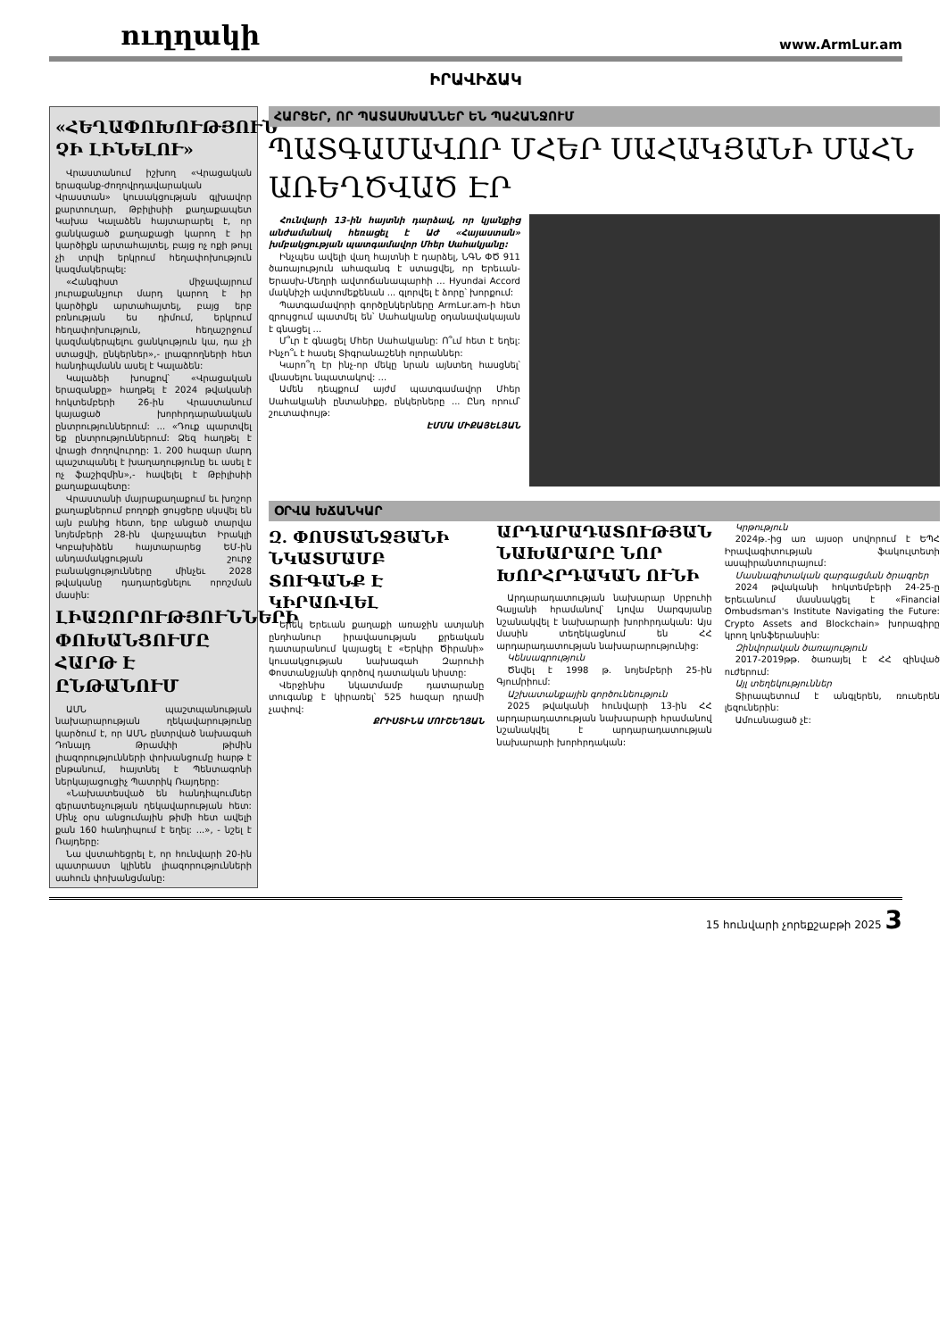ուղղակի
www.ArmLur.am
ԻՐԱՎԻՃԱԿ
«ՀԵՂԱՓՈԽՈՒԹՅՈՒՆ ՉԻ ԼԻՆԵԼՈՒ»
Վրաստանում իշխող «Վրացական երազանք-ժողովրդավարական Վրաստան» կուսակցության գլխավոր քարտուղար, Թբիլիսիի քաղաքապետ Կախա Կալաձեն հայտարարել է, որ ցանկացած քաղաքացի կարող է իր կարծիքն արտահայտել, բայց ոչ ոքի թույլ չի տրվի երկրում հեղափոխություն կազմակերպել:
«Հանգիստ միջավայրում յուրաքանչյուր մարդ կարող է իր կարծիքն արտահայտել, բայց երբ բռնության ես դիմում, երկրում հեղափոխություն, հեղաշրջում կազմակերպելու ցանկություն կա, դա չի ստացվի, ընկերներ»,- լրագրողների հետ հանդիպմանն ասել է Կալաձեն:
Կալաձեի խոսքով՝ «Վրացական երազանքը» հաղթել է 2024 թվականի հոկտեմբերի 26-ին Վրաստանում կայացած խորհրդարանական ընտրություններում: ... «Դուք պարտվել եք ընտրություններում: Ձեզ հաղթել է վրացի ժողովուրդը: 1. 200 հազար մարդ պաշտպանել է խաղաղությունը եւ ասել է ոչ ֆաշիզմին»,- հավելել է Թբիլիսիի քաղաքապետը:
Վրաստանի մայրաքաղաքում եւ խոշոր քաղաքներում բողոքի ցույցերը սկսվել են այն բանից հետո, երբ անցած տարվա նոյեմբերի 28-ին վարչապետ Իրակլի Կոբախիձեն հայտարարեց ԵՄ-ին անդամակցության շուրջ բանակցությունները մինչեւ 2028 թվականը դադարեցնելու որոշման մասին:
ԼԻԱԶՈՐՈՒԹՅՈՒՆՆԵՐԻ ՓՈԽԱՆՑՈՒՄԸ ՀԱՐԹ Է ԸՆԹԱՆՈՒՄ
ԱՄՆ պաշտպանության նախարարության ղեկավարությունը կարծում է, որ ԱՄՆ ընտրված նախագահ Դոնալդ Թրամփի թիմին լիազորությունների փոխանցումը հարթ է ընթանում, հայտնել է Պենտագոնի ներկայացուցիչ Պատրիկ Ռայդերը:
«Նախատեսված են հանդիպումներ գերատեսչության ղեկավարության հետ: Մինչ օրս անցումային թիմի հետ ավելի քան 160 հանդիպում է եղել: ...», - նշել է Ռայդերը:
Նա վստահեցրել է, որ հունվարի 20-ին պատրաստ կլինեն լիազորությունների սահուն փոխանցմանը:
ՀԱՐՑԵՐ, ՈՐ ՊԱՏԱՍԽԱՆՆԵՐ ԵՆ ՊԱՀԱՆՋՈՒՄ
ՊԱՏԳԱՄԱՎՈՐ ՄՀԵՐ ՍԱՀԱԿՅԱՆԻ ՄԱՀՆ ԱՌԵՂԾՎԱԾ ԷՐ
Հունվարի 13-ին հայտնի դարձավ, որ կյանքից անժամանակ հեռացել է ԱԺ «Հայաստան» խմբակցության պատգամավոր Մհեր Սահակյանը:
Ինչպես ավելի վաղ հայտնի է դարձել, ՆԳՆ ՓԾ 911 ծառայություն ահազանգ է ստացվել, որ Երեւան-Երասխ-Մեղրի ավտոճանապարհի ... Hyundai Accord մակնիշի ավտոմեքենան ... գլորվել է ձորը՝ խորքում:
Պատգամավորի գործընկերները ArmLur.am-ի հետ զրույցում պատմել են՝ Սահակյանը օդանավակայան է գնացել ...
Մ՞ւր է գնացել Մհեր Սահակյանը: Ո՞ւմ հետ է եղել: Ինչո՞ւ է հասել Տիգրանաշենի ոլորաններ:
Կարո՞ղ էր ինչ-որ մեկը նրան այնտեղ հասցնել՝ վնասելու նպատակով: ...
Ամեն դեպքում այժմ պատգամավոր Մհեր Սահակյանի ընտանիքը, ընկերները ... Ընդ որում՝ շուտափույթ:
ԷՄՄԱ ՄԻՔԱՅԵԼՅԱՆ
ՕՐՎԱ ԽՃԱՆԿԱՐ
Զ. ՓՈՍՏԱՆՋՅԱՆԻ ՆԿԱՏՄԱՄԲ ՏՈՒԳԱՆՔ Է ԿԻՐԱՌՎԵԼ
Երեկ Երեւան քաղաքի առաջին ատյանի ընդհանուր իրավասության քրեական դատարանում կայացել է «Երկիր Ծիրանի» կուսակցության նախագահ Զարուհի Փոստանջյանի գործով դատական նիստը:
Վերջինիս նկատմամբ դատարանը տուգանք է կիրառել՝ 525 հազար դրամի չափով:
ՔՐԻՍՏԻՆԱ ՄՈՒՇԵՂՅԱՆ
ԱՐԴԱՐԱԴԱՏՈՒԹՅԱՆ ՆԱԽԱՐԱՐԸ ՆՈՐ ԽՈՐՀՐԴԱԿԱՆ ՈՒՆԻ
Արդարադատության նախարար Սրբուհի Գալյանի հրամանով՝ Լյովա Սարգսյանը նշանակվել է նախարարի խորհրդական: Այս մասին տեղեկացնում են ՀՀ արդարադատության նախարարությունից:
Կենսագրություն
Ծնվել է 1998 թ. նոյեմբերի 25-ին Գյումրիում:
Աշխատանքային գործունեություն
2025 թվականի հունվարի 13-ին ՀՀ արդարադատության նախարարի հրամանով նշանակվել է արդարադատության նախարարի խորհրդական:
Կրթություն
2024թ.-ից առ այսօր սովորում է ԵՊՀ Իրավագիտության ֆակուլտետի ասպիրանտուրայում:
Մասնագիտական զարգացման ծրագրեր
2024 թվականի հոկտեմբերի 24-25-ը Երեւանում մասնակցել է «Financial Ombudsman's Institute Navigating the Future: Crypto Assets and Blockchain» խորագիրը կրող կոնֆերանսին:
Զինվորական ծառայություն
2017-2019թթ. ծառայել է ՀՀ զինված ուժերում:
Այլ տեղեկություններ
Տիրապետում է անգլերեն, ռուսերեն լեզուներին:
Ամուսնացած չէ:
15 հունվարի չորեքշաբթի 2025 3